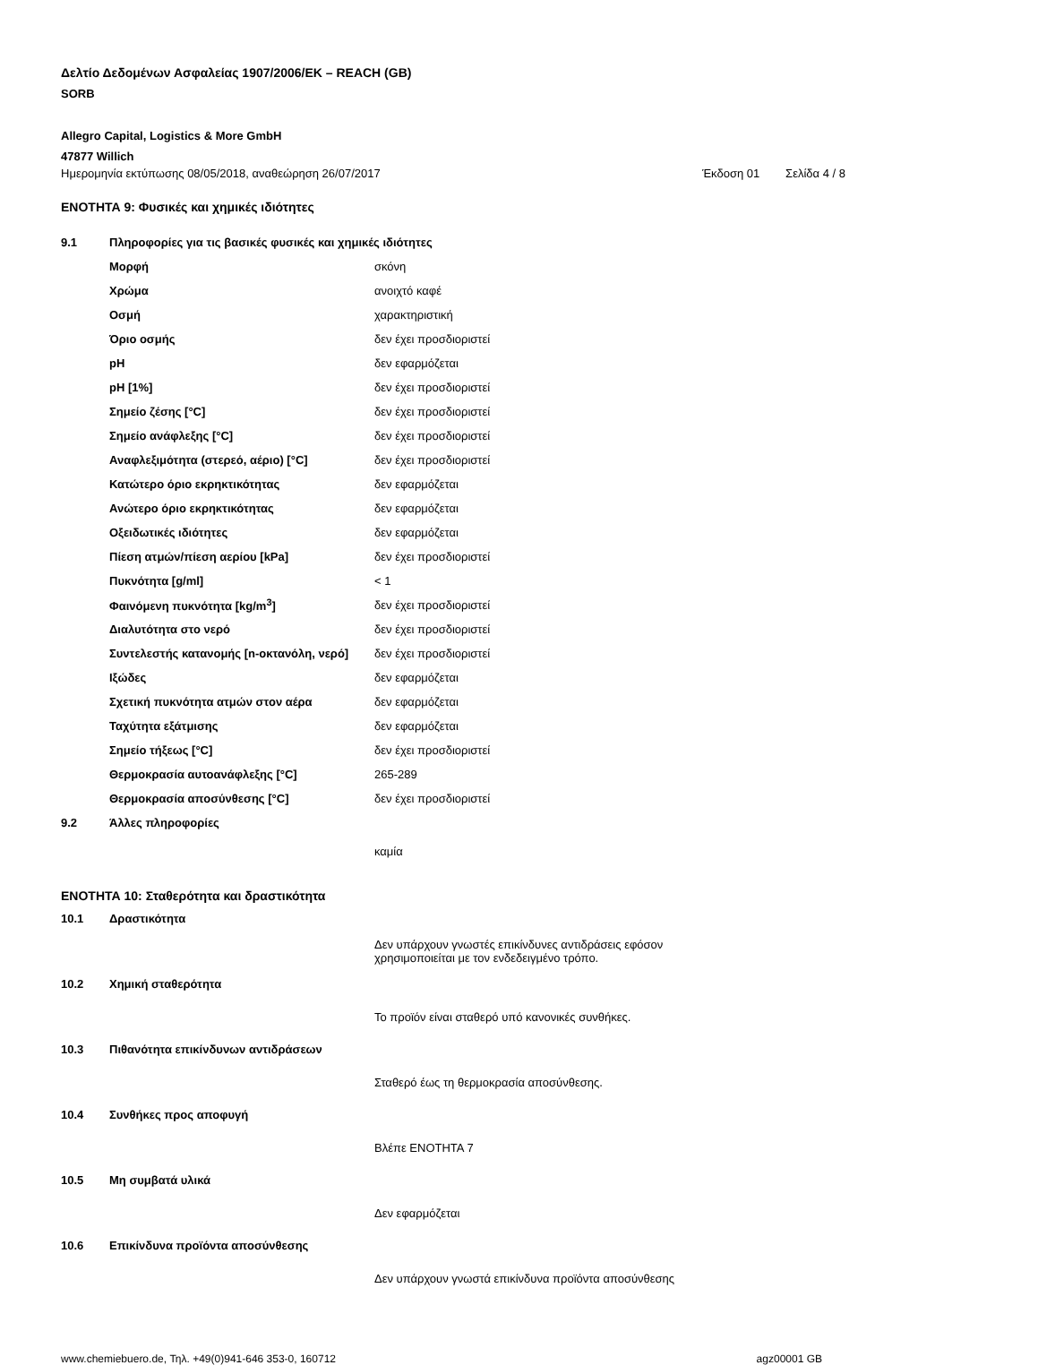Δελτίο Δεδομένων Ασφαλείας 1907/2006/ΕΚ – REACH (GB)
SORB
Allegro Capital, Logistics & More GmbH
47877 Willich
Ημερομηνία εκτύπωσης 08/05/2018, αναθεώρηση 26/07/2017 Έκδοση 01 Σελίδα 4 / 8
ΕΝΟΤΗΤΑ 9: Φυσικές και χημικές ιδιότητες
| 9.1 | Πληροφορίες για τις βασικές φυσικές και χημικές ιδιότητες | |
| | Μορφή | σκόνη |
| | Χρώμα | ανοιχτό καφέ |
| | Οσμή | χαρακτηριστική |
| | Όριο οσμής | δεν έχει προσδιοριστεί |
| | pH | δεν εφαρμόζεται |
| | pH [1%] | δεν έχει προσδιοριστεί |
| | Σημείο ζέσης [°C] | δεν έχει προσδιοριστεί |
| | Σημείο ανάφλεξης [°C] | δεν έχει προσδιοριστεί |
| | Αναφλεξιμότητα (στερεό, αέριο) [°C] | δεν έχει προσδιοριστεί |
| | Κατώτερο όριο εκρηκτικότητας | δεν εφαρμόζεται |
| | Ανώτερο όριο εκρηκτικότητας | δεν εφαρμόζεται |
| | Οξειδωτικές ιδιότητες | δεν εφαρμόζεται |
| | Πίεση ατμών/πίεση αερίου [kPa] | δεν έχει προσδιοριστεί |
| | Πυκνότητα [g/ml] | < 1 |
| | Φαινόμενη πυκνότητα [kg/m<sup>3</sup>] | δεν έχει προσδιοριστεί |
| | Διαλυτότητα στο νερό | δεν έχει προσδιοριστεί |
| | Συντελεστής κατανομής [n-οκτανόλη, νερό] | δεν έχει προσδιοριστεί |
| | Ιξώδες | δεν εφαρμόζεται |
| | Σχετική πυκνότητα ατμών στον αέρα | δεν εφαρμόζεται |
| | Ταχύτητα εξάτμισης | δεν εφαρμόζεται |
| | Σημείο τήξεως [°C] | δεν έχει προσδιοριστεί |
| | Θερμοκρασία αυτοανάφλεξης [°C] | 265-289 |
| | Θερμοκρασία αποσύνθεσης [°C] | δεν έχει προσδιοριστεί |
| 9.2 | Άλλες πληροφορίες | |
| | | καμία |
ΕΝΟΤΗΤΑ 10: Σταθερότητα και δραστικότητα
| 10.1 | Δραστικότητα | |
| | | Δεν υπάρχουν γνωστές επικίνδυνες αντιδράσεις εφόσον χρησιμοποιείται με τον ενδεδειγμένο τρόπο. |
| 10.2 | Χημική σταθερότητα | |
| | | Το προϊόν είναι σταθερό υπό κανονικές συνθήκες. |
| 10.3 | Πιθανότητα επικίνδυνων αντιδράσεων | |
| | | Σταθερό έως τη θερμοκρασία αποσύνθεσης. |
| 10.4 | Συνθήκες προς αποφυγή | |
| | | Βλέπε ΕΝΟΤΗΤΑ 7 |
| 10.5 | Μη συμβατά υλικά | |
| | | Δεν εφαρμόζεται |
| 10.6 | Επικίνδυνα προϊόντα αποσύνθεσης | |
| | | Δεν υπάρχουν γνωστά επικίνδυνα προϊόντα αποσύνθεσης |
www.chemiebuero.de, Τηλ. +49(0)941-646 353-0, 160712 agz00001 GB